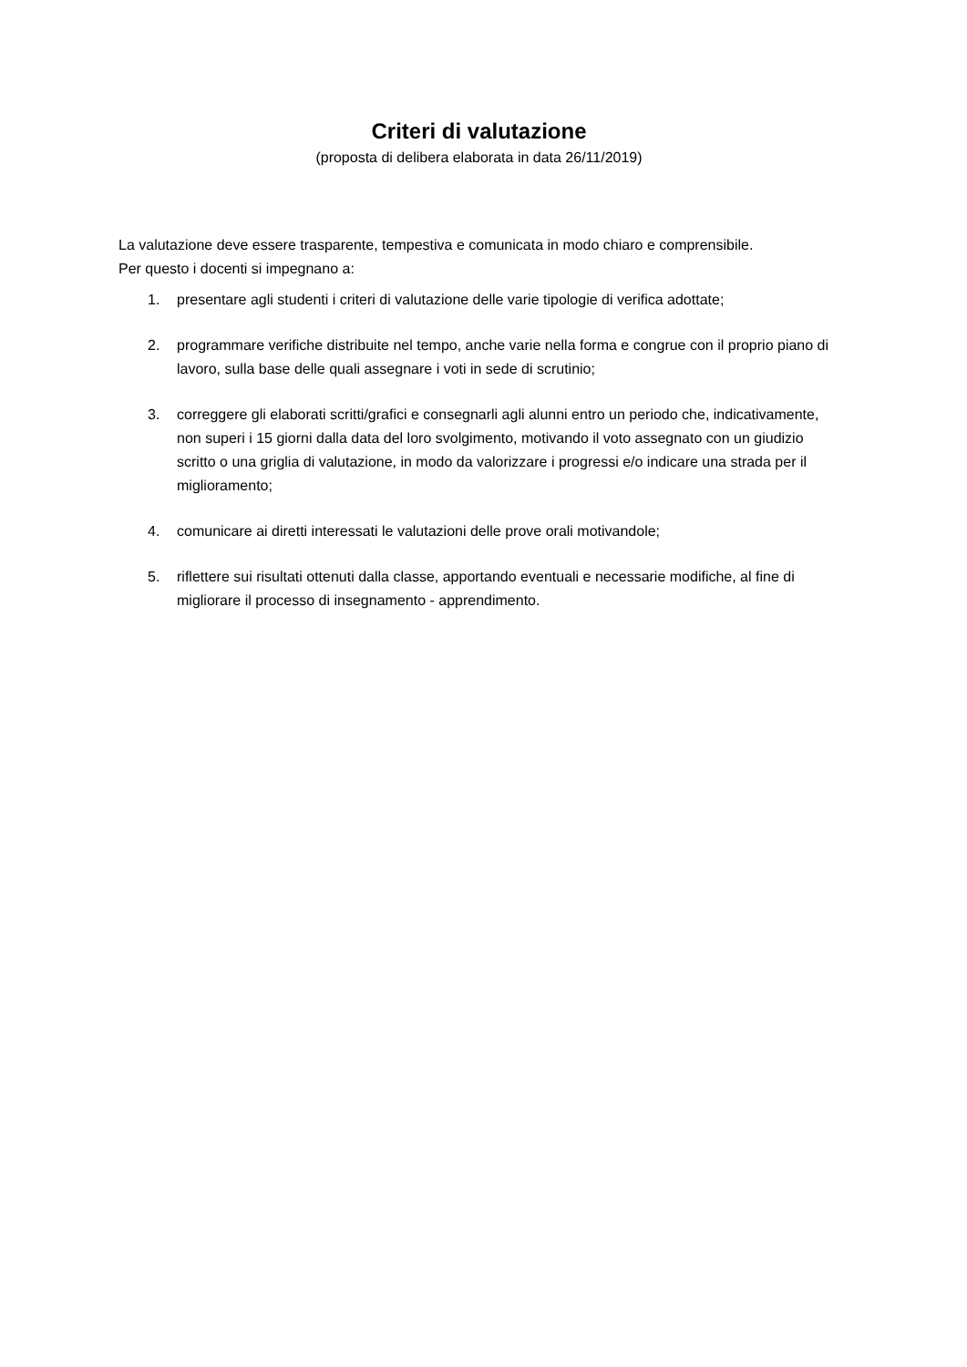Criteri di valutazione
(proposta di delibera elaborata in data 26/11/2019)
La valutazione deve essere trasparente, tempestiva e comunicata in modo chiaro e comprensibile.
Per questo i docenti si impegnano a:
1. presentare agli studenti i criteri di valutazione delle varie tipologie di verifica adottate;
2. programmare verifiche distribuite nel tempo, anche varie nella forma e congrue con il proprio piano di lavoro, sulla base delle quali assegnare i voti in sede di scrutinio;
3. correggere gli elaborati scritti/grafici e consegnarli agli alunni entro un periodo che, indicativamente, non superi i 15 giorni dalla data del loro svolgimento, motivando il voto assegnato con un giudizio scritto o una griglia di valutazione, in modo da valorizzare i progressi e/o indicare una strada per il miglioramento;
4. comunicare ai diretti interessati le valutazioni delle prove orali motivandole;
5. riflettere sui risultati ottenuti dalla classe, apportando eventuali e necessarie modifiche, al fine di migliorare il processo di insegnamento - apprendimento.